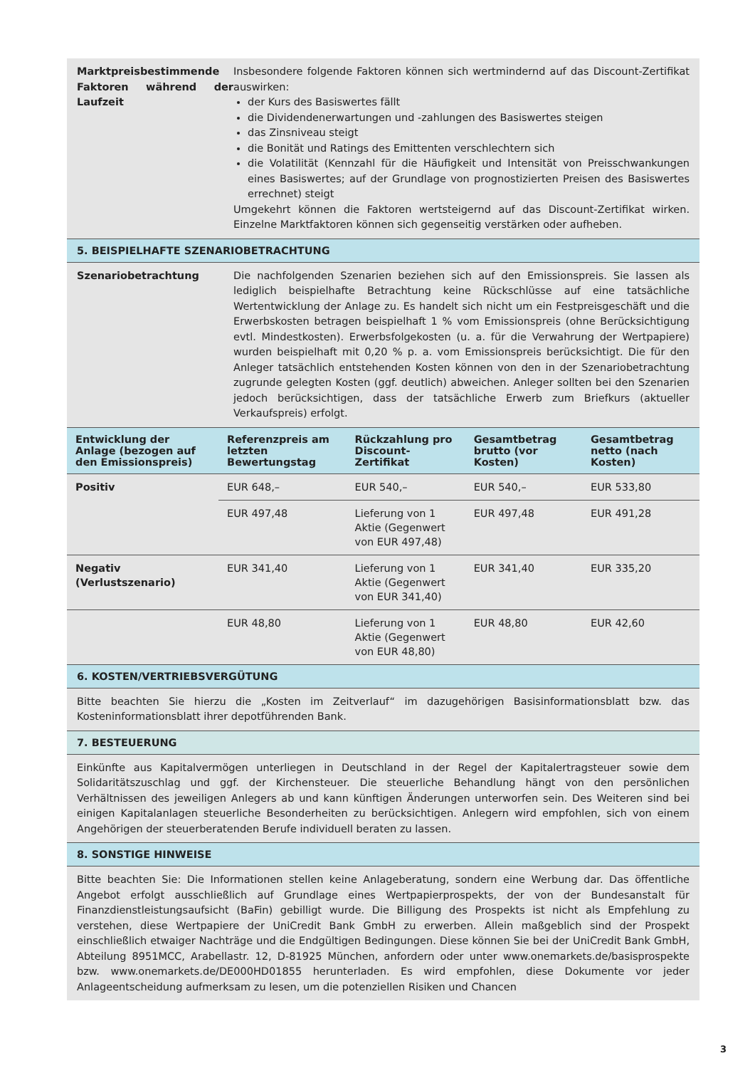Marktpreisbestimmende Faktoren während der Laufzeit
Insbesondere folgende Faktoren können sich wertmindernd auf das Discount-Zertifikat auswirken:
der Kurs des Basiswertes fällt
die Dividendenerwartungen und -zahlungen des Basiswertes steigen
das Zinsniveau steigt
die Bonität und Ratings des Emittenten verschlechtern sich
die Volatilität (Kennzahl für die Häufigkeit und Intensität von Preisschwankungen eines Basiswertes; auf der Grundlage von prognostizierten Preisen des Basiswertes errechnet) steigt
Umgekehrt können die Faktoren wertsteigernd auf das Discount-Zertifikat wirken. Einzelne Marktfaktoren können sich gegenseitig verstärken oder aufheben.
5. BEISPIELHAFTE SZENARIOBETRACHTUNG
Szenariobetrachtung Die nachfolgenden Szenarien beziehen sich auf den Emissionspreis. Sie lassen als lediglich beispielhafte Betrachtung keine Rückschlüsse auf eine tatsächliche Wertentwicklung der Anlage zu. Es handelt sich nicht um ein Festpreisgeschäft und die Erwerbskosten betragen beispielhaft 1 % vom Emissionspreis (ohne Berücksichtigung evtl. Mindestkosten). Erwerbsfolgekosten (u. a. für die Verwahrung der Wertpapiere) wurden beispielhaft mit 0,20 % p. a. vom Emissionspreis berücksichtigt. Die für den Anleger tatsächlich entstehenden Kosten können von den in der Szenariobetrachtung zugrunde gelegten Kosten (ggf. deutlich) abweichen. Anleger sollten bei den Szenarien jedoch berücksichtigen, dass der tatsächliche Erwerb zum Briefkurs (aktueller Verkaufspreis) erfolgt.
| Entwicklung der Anlage (bezogen auf den Emissionspreis) | Referenzpreis am letzten Bewertungstag | Rückzahlung pro Discount-Zertifikat | Gesamtbetrag brutto (vor Kosten) | Gesamtbetrag netto (nach Kosten) |
| --- | --- | --- | --- | --- |
| Positiv | EUR 648,– | EUR 540,– | EUR 540,– | EUR 533,80 |
| | EUR 497,48 | Lieferung von 1 Aktie (Gegenwert von EUR 497,48) | EUR 497,48 | EUR 491,28 |
| Negativ (Verlustszenario) | EUR 341,40 | Lieferung von 1 Aktie (Gegenwert von EUR 341,40) | EUR 341,40 | EUR 335,20 |
| | EUR 48,80 | Lieferung von 1 Aktie (Gegenwert von EUR 48,80) | EUR 48,80 | EUR 42,60 |
6. KOSTEN/VERTRIEBSVERGÜTUNG
Bitte beachten Sie hierzu die „Kosten im Zeitverlauf“ im dazugehörigen Basisinformationsblatt bzw. das Kosteninformationsblatt ihrer depotführenden Bank.
7. BESTEUERUNG
Einkünfte aus Kapitalvermögen unterliegen in Deutschland in der Regel der Kapitalertragsteuer sowie dem Solidaritätszuschlag und ggf. der Kirchensteuer. Die steuerliche Behandlung hängt von den persönlichen Verhältnissen des jeweiligen Anlegers ab und kann künftigen Änderungen unterworfen sein. Des Weiteren sind bei einigen Kapitalanlagen steuerliche Besonderheiten zu berücksichtigen. Anlegern wird empfohlen, sich von einem Angehörigen der steuerberatenden Berufe individuell beraten zu lassen.
8. SONSTIGE HINWEISE
Bitte beachten Sie: Die Informationen stellen keine Anlageberatung, sondern eine Werbung dar. Das öffentliche Angebot erfolgt ausschließlich auf Grundlage eines Wertpapierprospekts, der von der Bundesanstalt für Finanzdienstleistungsaufsicht (BaFin) gebilligt wurde. Die Billigung des Prospekts ist nicht als Empfehlung zu verstehen, diese Wertpapiere der UniCredit Bank GmbH zu erwerben. Allein maßgeblich sind der Prospekt einschließlich etwaiger Nachträge und die Endgültigen Bedingungen. Diese können Sie bei der UniCredit Bank GmbH, Abteilung 8951MCC, Arabellastr. 12, D-81925 München, anfordern oder unter www.onemarkets.de/basisprospekte bzw. www.onemarkets.de/DE000HD01855 herunterladen. Es wird empfohlen, diese Dokumente vor jeder Anlageentscheidung aufmerksam zu lesen, um die potenziellen Risiken und Chancen
3